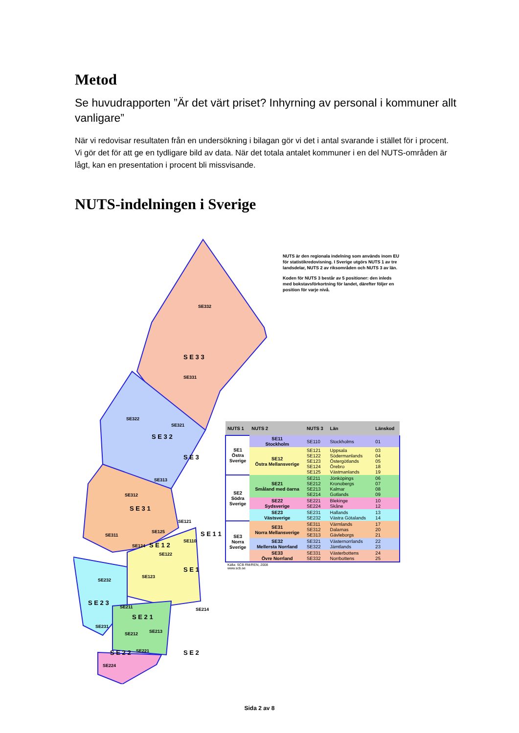Metod
Se huvudrapporten ”Är det värt priset? Inhyrning av personal i kommuner allt vanligare”
När vi redovisar resultaten från en undersökning i bilagan gör vi det i antal svarande i stället för i procent. Vi gör det för att ge en tydligare bild av data. När det totala antalet kommuner i en del NUTS-områden är lågt, kan en presentation i procent bli missvisande.
NUTS-indelningen i Sverige
SE332
SE331
S E 3 3
SE322
SE321
S E 3 2
S E 3
SE313
SE312
S E 3 1
SE311
SE121
SE125
SE124
S E 1 2
SE122
S E 1 1
SE110
S E 1
SE123
SE232
S E 2 3
SE211
S E 2 1
SE231
SE212
SE213
SE214
S E 2 2
SE221
SE224
S E 2
NUTS är den regionala indelning som används inom EU för statistikredovisning. I Sverige utgörs NUTS 1 av tre landsdelar, NUTS 2 av riksområden och NUTS 3 av län.
Koden för NUTS 3 består av 5 positioner: den inleds med bokstavsförkortning för landet, därefter följer en position för varje nivå.
| NUTS 1 | NUTS 2 | NUTS 3 | Län | Länskod |
| --- | --- | --- | --- | --- |
| SE1 Östra Sverige | SE11 Stockholm | SE110 | Stockholms | 01 |
| | SE12 Östra Mellansverige | SE121 SE122 SE123 SE124 SE125 | Uppsala Södermanlands Östergötlands Örebro Västmanlands | 03 04 05 18 19 |
| SE2 Södra Sverige | SE21 Småland med öarna | SE211 SE212 SE213 SE214 | Jönköpings Kronobergs Kalmar Gotlands | 06 07 08 09 |
| | SE22 Sydsverige | SE221 SE224 | Blekinge Skåne | 10 12 |
| | SE23 Västsverige | SE231 SE232 | Hallands Västra Götalands | 13 14 |
| SE3 Norra Sverige | SE31 Norra Mellansverige | SE311 SE312 SE313 | Värmlands Dalarnas Gävleborgs | 17 20 21 |
| | SE32 Mellersta Norrland | SE321 SE322 | Västernorrlands Jämtlands | 22 23 |
| | SE33 Övre Norrland | SE331 SE332 | Västerbottens Norrbottens | 24 25 |
| Källa: SCB RM/REN, 2008 www.scb.se | | | | |
Sida 2 av 8